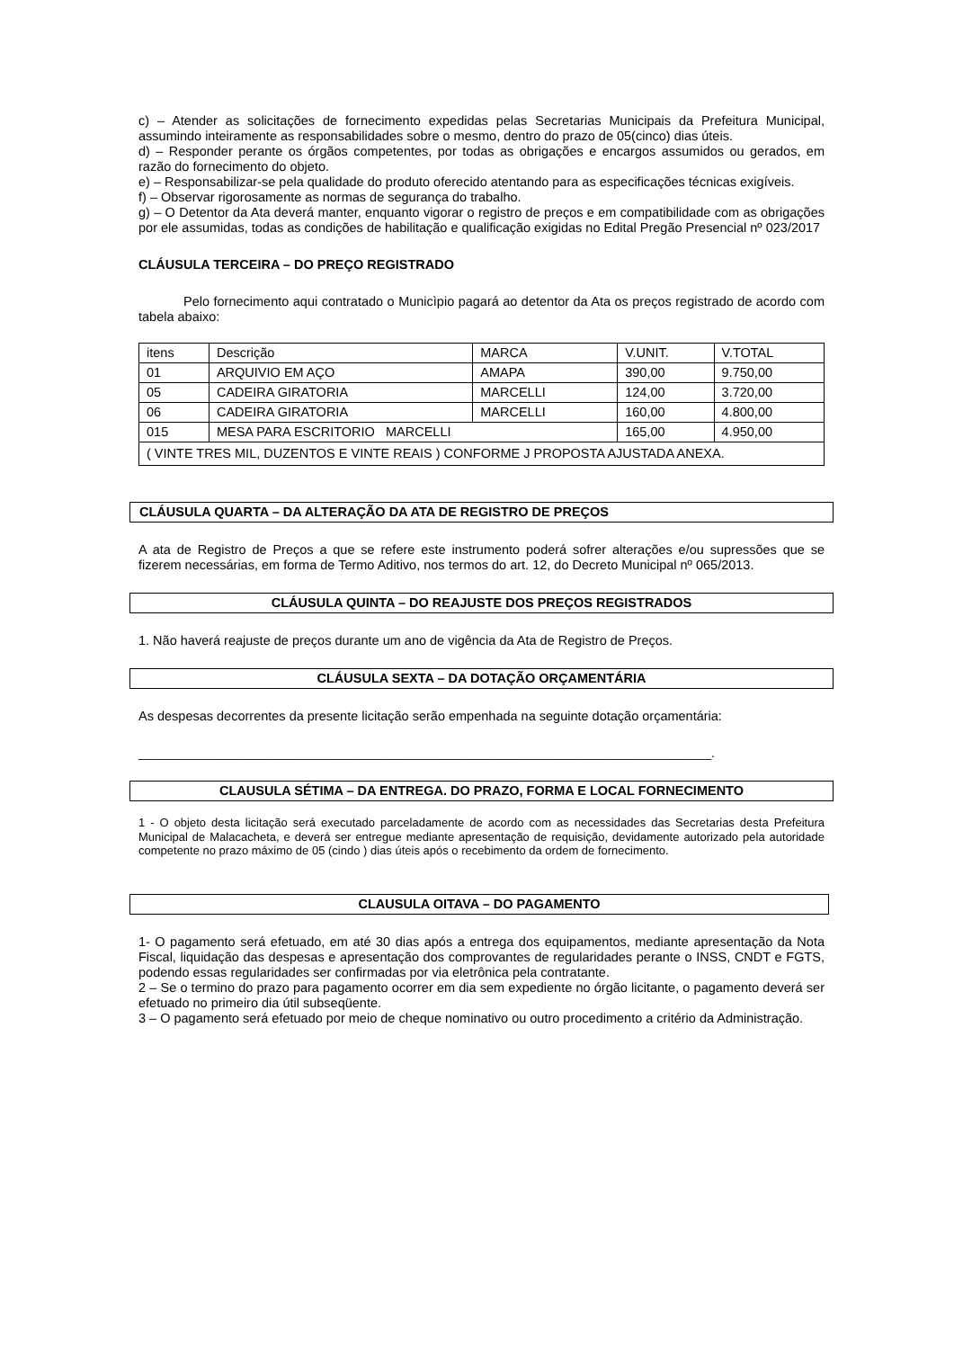c) – Atender as solicitações de fornecimento expedidas pelas Secretarias Municipais da Prefeitura Municipal, assumindo inteiramente as responsabilidades sobre o mesmo, dentro do prazo de 05(cinco) dias úteis.
d) – Responder perante os órgãos competentes, por todas as obrigações e encargos assumidos ou gerados, em razão do fornecimento do objeto.
e) – Responsabilizar-se pela qualidade do produto oferecido atentando para as especificações técnicas exigíveis.
f) – Observar rigorosamente as normas de segurança do trabalho.
g) – O Detentor da Ata deverá manter, enquanto vigorar o registro de preços e em compatibilidade com as obrigações por ele assumidas, todas as condições de habilitação e qualificação exigidas no Edital Pregão Presencial nº 023/2017
CLÁUSULA TERCEIRA – DO PREÇO REGISTRADO
Pelo fornecimento aqui contratado o Municìpio pagará ao detentor da Ata os preços registrado de acordo com tabela abaixo:
| itens | Descrição | MARCA | V.UNIT. | V.TOTAL |
| 01 | ARQUIVIO EM AÇO | AMAPA | 390,00 | 9.750,00 |
| 05 | CADEIRA GIRATORIA | MARCELLI | 124,00 | 3.720,00 |
| 06 | CADEIRA GIRATORIA | MARCELLI | 160,00 | 4.800,00 |
| 015 | MESA PARA ESCRITORIO MARCELLI | | 165,00 | 4.950,00 |
| ( VINTE TRES MIL, DUZENTOS E VINTE REAIS ) CONFORME J PROPOSTA AJUSTADA ANEXA. | | | | |
CLÁUSULA QUARTA – DA ALTERAÇÃO DA ATA DE REGISTRO DE PREÇOS
A ata de Registro de Preços a que se refere este instrumento poderá sofrer alterações e/ou supressões que se fizerem necessárias, em forma de Termo Aditivo, nos termos do art. 12, do Decreto Municipal nº 065/2013.
CLÁUSULA QUINTA – DO REAJUSTE DOS PREÇOS REGISTRADOS
1. Não haverá reajuste de preços durante um ano de vigência da Ata de Registro de Preços.
CLÁUSULA SEXTA – DA DOTAÇÃO ORÇAMENTÁRIA
As despesas decorrentes da presente licitação serão empenhada na seguinte dotação orçamentária:
_______________________________________________________________________________.
CLAUSULA SÉTIMA – DA ENTREGA. DO PRAZO, FORMA E LOCAL FORNECIMENTO
1 - O objeto desta licitação será executado parceladamente de acordo com as necessidades das Secretarias desta Prefeitura Municipal de Malacacheta, e deverá ser entregue mediante apresentação de requisição, devidamente autorizado pela autoridade competente no prazo máximo de 05 (cindo ) dias úteis após o recebimento da ordem de fornecimento.
CLAUSULA OITAVA – DO PAGAMENTO
1- O pagamento será efetuado, em até 30 dias após a entrega dos equipamentos, mediante apresentação da Nota Fiscal, liquidação das despesas e apresentação dos comprovantes de regularidades perante o INSS, CNDT e FGTS, podendo essas regularidades ser confirmadas por via eletrônica pela contratante.
2 – Se o termino do prazo para pagamento ocorrer em dia sem expediente no órgão licitante, o pagamento deverá ser efetuado no primeiro dia útil subseqüente.
3 – O pagamento será efetuado por meio de cheque nominativo ou outro procedimento a critério da Administração.